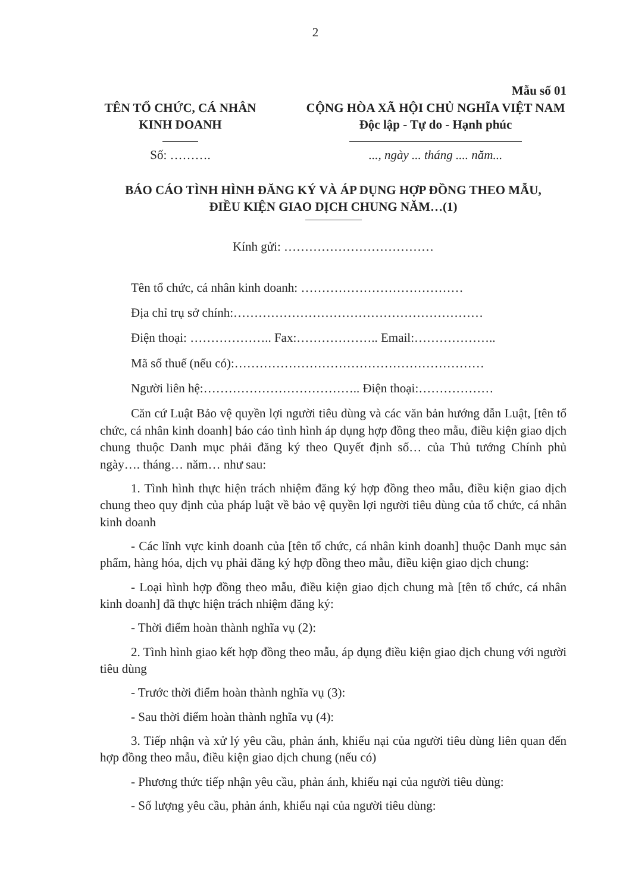2
Mẫu số 01
TÊN TỔ CHỨC, CÁ NHÂN
KINH DOANH
Số: ……….
CỘNG HÒA XÃ HỘI CHỦ NGHĨA VIỆT NAM
Độc lập - Tự do - Hạnh phúc
..., ngày ... tháng .... năm...
BÁO CÁO TÌNH HÌNH ĐĂNG KÝ VÀ ÁP DỤNG HỢP ĐỒNG THEO MẪU,
ĐIỀU KIỆN GIAO DỊCH CHUNG NĂM…(1)
Kính gửi: ………………………………
Tên tổ chức, cá nhân kinh doanh: …………………………………
Địa chỉ trụ sở chính:……………………………………………………
Điện thoại: ……………….. Fax:……………….. Email:………………..
Mã số thuế (nếu có):……………………………………………………
Người liên hệ:……………………………….. Điện thoại:………………
Căn cứ Luật Bảo vệ quyền lợi người tiêu dùng và các văn bản hướng dẫn Luật, [tên tổ chức, cá nhân kinh doanh] báo cáo tình hình áp dụng hợp đồng theo mẫu, điều kiện giao dịch chung thuộc Danh mục phải đăng ký theo Quyết định số… của Thủ tướng Chính phủ ngày…. tháng… năm… như sau:
1. Tình hình thực hiện trách nhiệm đăng ký hợp đồng theo mẫu, điều kiện giao dịch chung theo quy định của pháp luật về bảo vệ quyền lợi người tiêu dùng của tổ chức, cá nhân kinh doanh
- Các lĩnh vực kinh doanh của [tên tổ chức, cá nhân kinh doanh] thuộc Danh mục sản phẩm, hàng hóa, dịch vụ phải đăng ký hợp đồng theo mẫu, điều kiện giao dịch chung:
- Loại hình hợp đồng theo mẫu, điều kiện giao dịch chung mà [tên tổ chức, cá nhân kinh doanh] đã thực hiện trách nhiệm đăng ký:
- Thời điểm hoàn thành nghĩa vụ (2):
2. Tình hình giao kết hợp đồng theo mẫu, áp dụng điều kiện giao dịch chung với người tiêu dùng
- Trước thời điểm hoàn thành nghĩa vụ (3):
- Sau thời điểm hoàn thành nghĩa vụ (4):
3. Tiếp nhận và xử lý yêu cầu, phản ánh, khiếu nại của người tiêu dùng liên quan đến hợp đồng theo mẫu, điều kiện giao dịch chung (nếu có)
- Phương thức tiếp nhận yêu cầu, phản ánh, khiếu nại của người tiêu dùng:
- Số lượng yêu cầu, phản ánh, khiếu nại của người tiêu dùng: